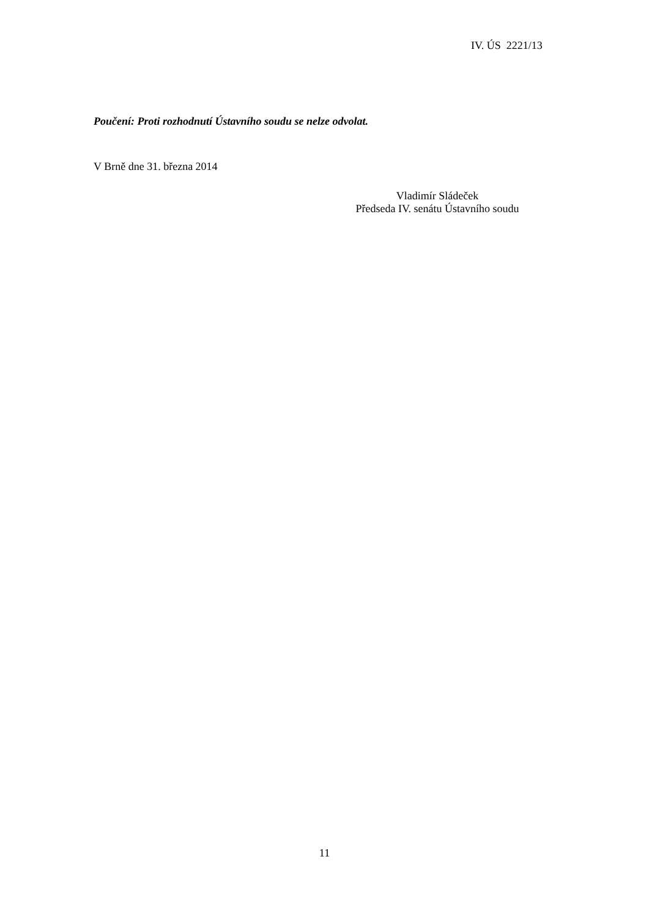IV. ÚS 2221/13
Poučení: Proti rozhodnutí Ústavního soudu se nelze odvolat.
V Brně dne 31. března 2014
Vladimír Sládeček
Předseda IV. senátu Ústavního soudu
11